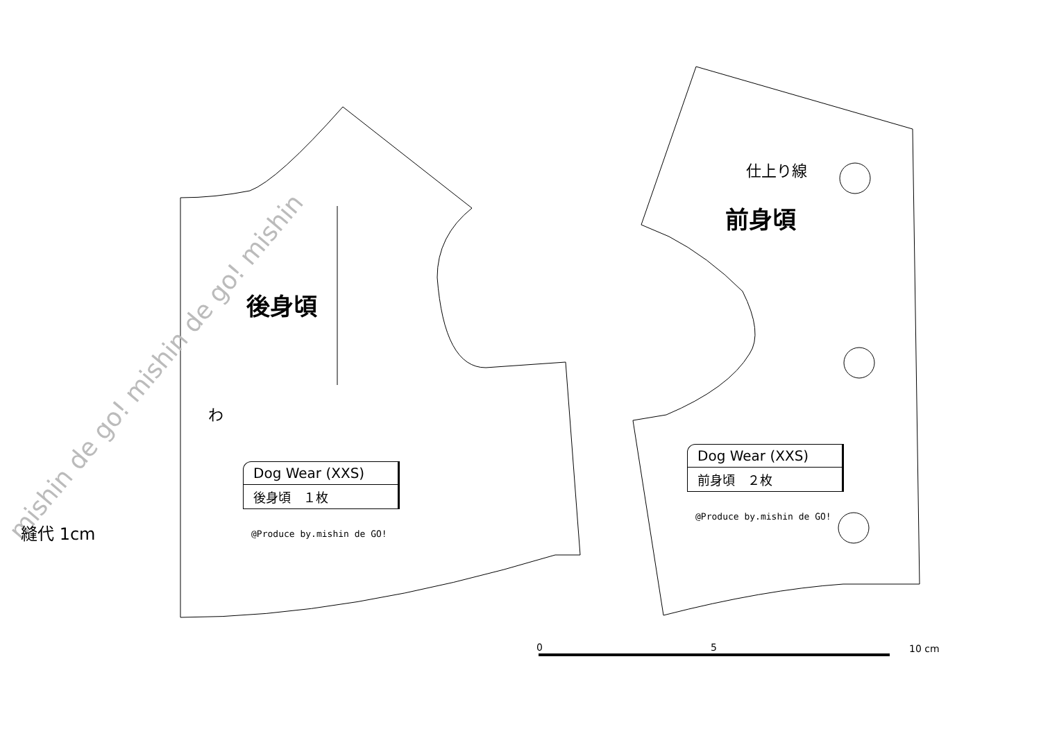10 cm
0
5
mishin de go! mishin de go! mishin
後身頃
前身頃
仕上り線
わ
縫代 1cm
Dog Wear (XXS)
後身頃　１枚
@Produce by.mishin de GO!
Dog Wear (XXS)
前身頃　２枚
@Produce by.mishin de GO!